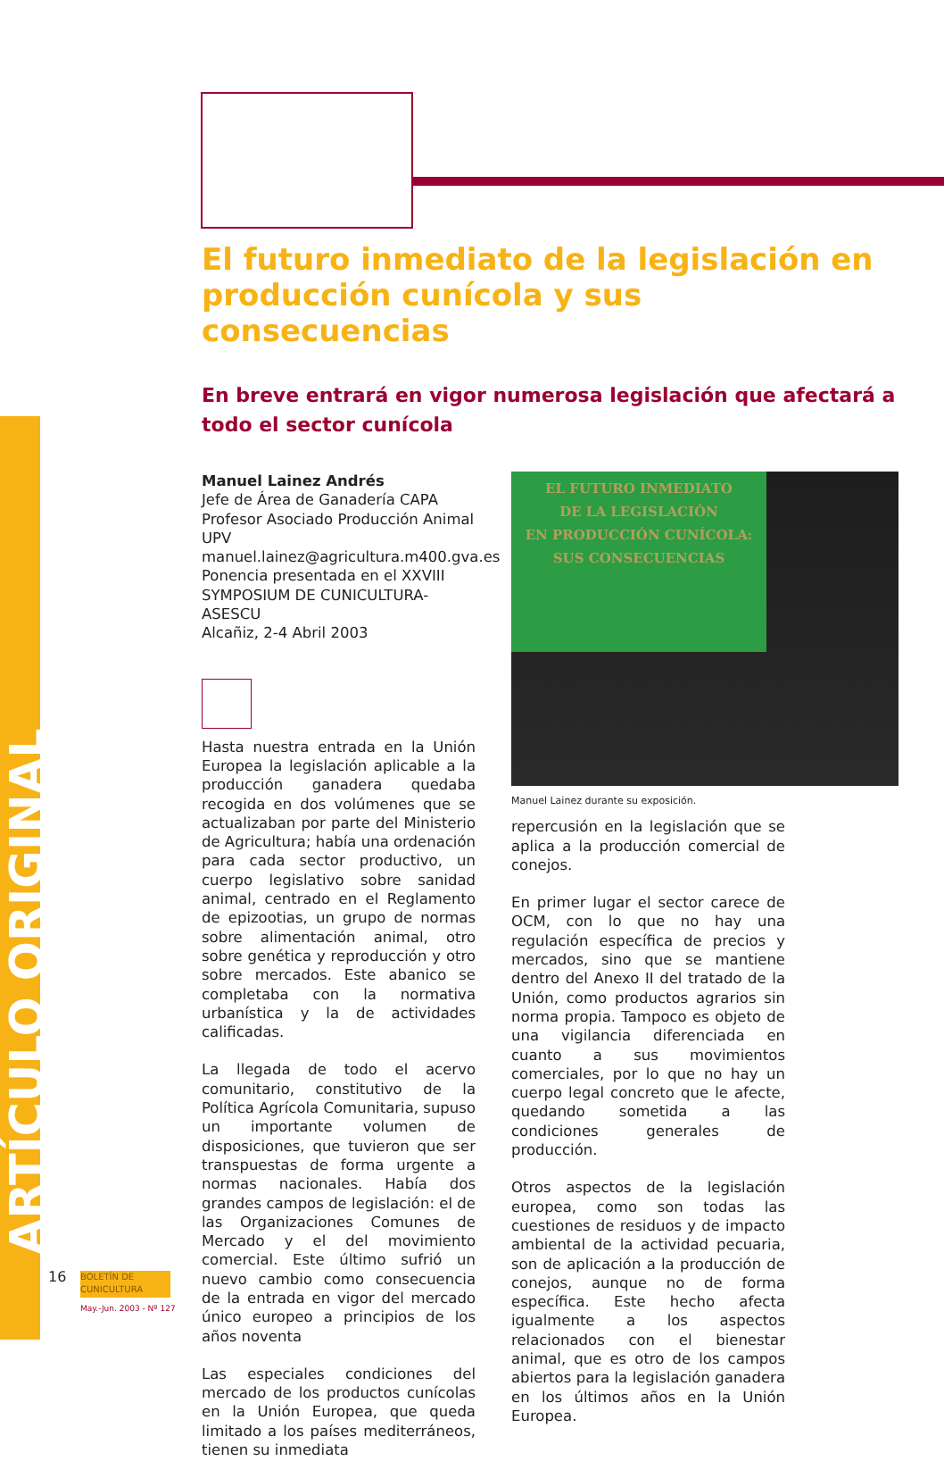ARTÍCULO ORIGINAL
El futuro inmediato de la legislación en producción cunícola y sus consecuencias
En breve entrará en vigor numerosa legislación que afectará a todo el sector cunícola
Manuel Lainez Andrés
Jefe de Área de Ganadería CAPA
Profesor Asociado Producción Animal UPV
manuel.lainez@agricultura.m400.gva.es
Ponencia presentada en el XXVIII SYMPOSIUM DE CUNICULTURA-ASESCU
Alcañiz, 2-4 Abril 2003
Hasta nuestra entrada en la Unión Europea la legislación aplicable a la producción ganadera quedaba recogida en dos volúmenes que se actualizaban por parte del Ministerio de Agricultura; había una ordenación para cada sector productivo, un cuerpo legislativo sobre sanidad animal, centrado en el Reglamento de epizootias, un grupo de normas sobre alimentación animal, otro sobre genética y reproducción y otro sobre mercados. Este abanico se completaba con la normativa urbanística y la de actividades calificadas.
La llegada de todo el acervo comunitario, constitutivo de la Política Agrícola Comunitaria, supuso un importante volumen de disposiciones, que tuvieron que ser transpuestas de forma urgente a normas nacionales. Había dos grandes campos de legislación: el de las Organizaciones Comunes de Mercado y el del movimiento comercial. Este último sufrió un nuevo cambio como consecuencia de la entrada en vigor del mercado único europeo a principios de los años noventa
Las especiales condiciones del mercado de los productos cunícolas en la Unión Europea, que queda limitado a los países mediterráneos, tienen su inmediata
EL FUTURO INMEDIATO
DE LA LEGISLACIÓN
EN PRODUCCIÓN CUNÍCOLA:
SUS CONSECUENCIAS
Manuel Lainez durante su exposición.
repercusión en la legislación que se aplica a la producción comercial de conejos.
En primer lugar el sector carece de OCM, con lo que no hay una regulación específica de precios y mercados, sino que se mantiene dentro del Anexo II del tratado de la Unión, como productos agrarios sin norma propia. Tampoco es objeto de una vigilancia diferenciada en cuanto a sus movimientos comerciales, por lo que no hay un cuerpo legal concreto que le afecte, quedando sometida a las condiciones generales de producción.
Otros aspectos de la legislación europea, como son todas las cuestiones de residuos y de impacto ambiental de la actividad pecuaria, son de aplicación a la producción de conejos, aunque no de forma específica. Este hecho afecta igualmente a los aspectos relacionados con el bienestar animal, que es otro de los campos abiertos para la legislación ganadera en los últimos años en la Unión Europea.
16
BOLETÍN DE
CUNICULTURA
May.-Jun. 2003 - Nº 127